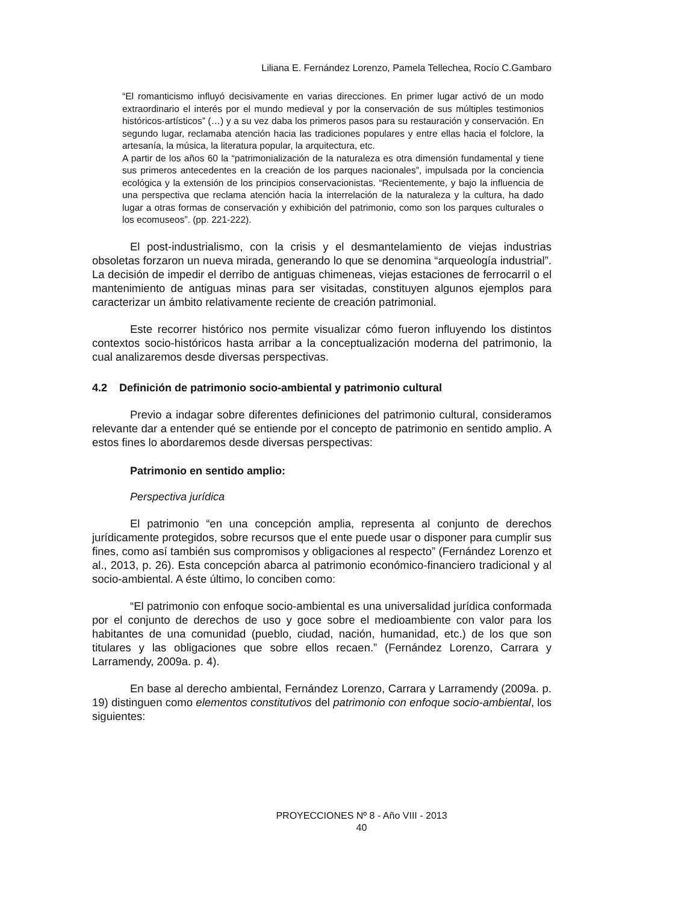Liliana E. Fernández Lorenzo, Pamela Tellechea, Rocío C.Gambaro
“El romanticismo influyó decisivamente en varias direcciones. En primer lugar activó de un modo extraordinario el interés por el mundo medieval y por la conservación de sus múltiples testimonios históricos-artísticos” (…) y a su vez daba los primeros pasos para su restauración y conservación. En segundo lugar, reclamaba atención hacia las tradiciones populares y entre ellas hacia el folclore, la artesanía, la música, la literatura popular, la arquitectura, etc.
A partir de los años 60 la “patrimonialización de la naturaleza es otra dimensión fundamental y tiene sus primeros antecedentes en la creación de los parques nacionales”, impulsada por la conciencia ecológica y la extensión de los principios conservacionistas. “Recientemente, y bajo la influencia de una perspectiva que reclama atención hacia la interrelación de la naturaleza y la cultura, ha dado lugar a otras formas de conservación y exhibición del patrimonio, como son los parques culturales o los ecomuseos”. (pp. 221-222).
El post-industrialismo, con la crisis y el desmantelamiento de viejas industrias obsoletas forzaron un nueva mirada, generando lo que se denomina “arqueología industrial”. La decisión de impedir el derribo de antiguas chimeneas, viejas estaciones de ferrocarril o el mantenimiento de antiguas minas para ser visitadas, constituyen algunos ejemplos para caracterizar un ámbito relativamente reciente de creación patrimonial.
Este recorrer histórico nos permite visualizar cómo fueron influyendo los distintos contextos socio-históricos hasta arribar a la conceptualización moderna del patrimonio, la cual analizaremos desde diversas perspectivas.
4.2 Definición de patrimonio socio-ambiental y patrimonio cultural
Previo a indagar sobre diferentes definiciones del patrimonio cultural, consideramos relevante dar a entender qué se entiende por el concepto de patrimonio en sentido amplio. A estos fines lo abordaremos desde diversas perspectivas:
Patrimonio en sentido amplio:
Perspectiva jurídica
El patrimonio “en una concepción amplia, representa al conjunto de derechos jurídicamente protegidos, sobre recursos que el ente puede usar o disponer para cumplir sus fines, como así también sus compromisos y obligaciones al respecto” (Fernández Lorenzo et al., 2013, p. 26). Esta concepción abarca al patrimonio económico-financiero tradicional y al socio-ambiental. A éste último, lo conciben como:
“El patrimonio con enfoque socio-ambiental es una universalidad jurídica conformada por el conjunto de derechos de uso y goce sobre el medioambiente con valor para los habitantes de una comunidad (pueblo, ciudad, nación, humanidad, etc.) de los que son titulares y las obligaciones que sobre ellos recaen.” (Fernández Lorenzo, Carrara y Larramendy, 2009a. p. 4).
En base al derecho ambiental, Fernández Lorenzo, Carrara y Larramendy (2009a. p. 19) distinguen como elementos constitutivos del patrimonio con enfoque socio-ambiental, los siguientes:
PROYECCIONES Nº 8 - Año VIII - 2013
40